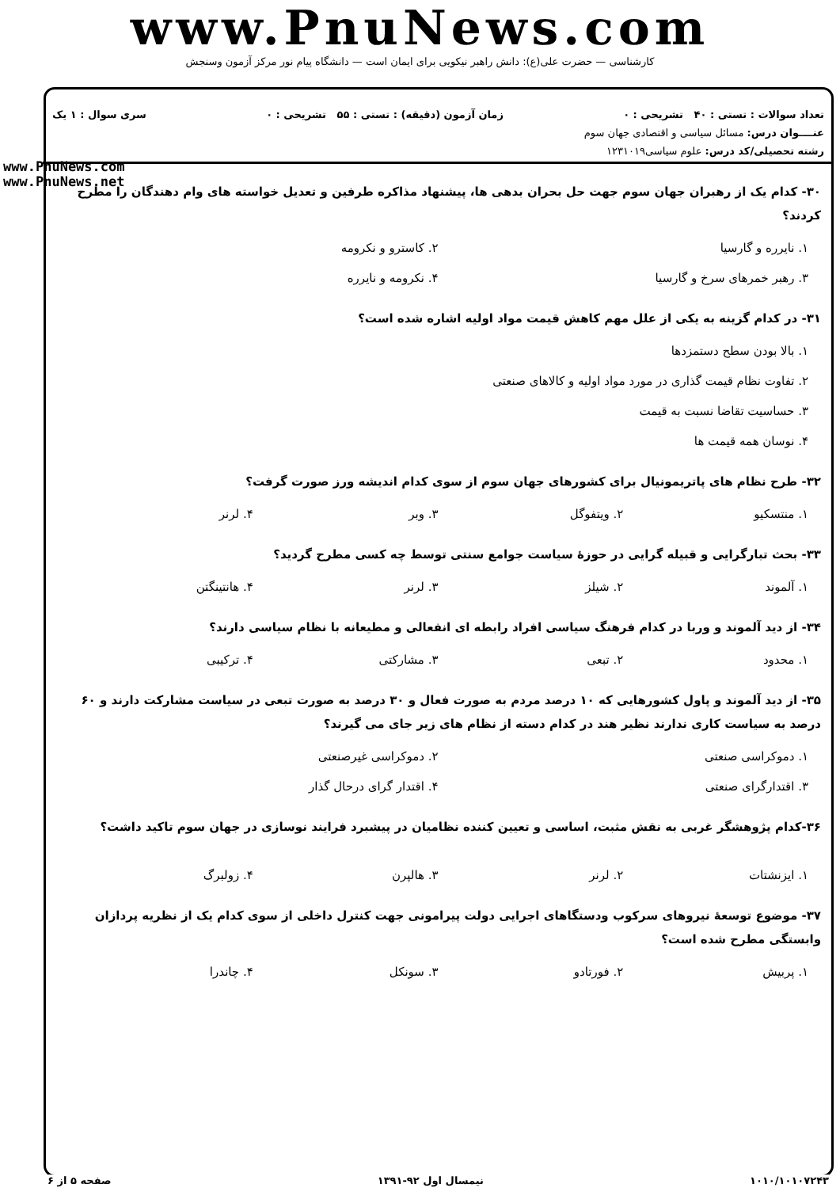www.PnuNews.com
کارشناسی — حضرت علی(ع): دانش راهبر نیکویی برای ایمان است — دانشگاه پیام نور مرکز آزمون وسنجش
تعداد سوالات : تستی : ۴۰ تشریحی : ۰ زمان آزمون (دقیقه) : تستی : ۵۵ تشریحی : ۰ سری سوال : ۱ یک
عنــــوان درس: مسائل سیاسی و اقتصادی جهان سوم
رشته تحصیلی/کد درس: علوم سیاسی۱۲۳۱۰۱۹
www.PnuNews.com
www.PnuNews.net
۳۰- کدام یک از رهبران جهان سوم جهت حل بحران بدهی ها، پیشنهاد مذاکره طرفین و تعدیل خواسته های وام دهندگان را مطرح کردند؟
۱. نایرره و گارسیا ۲. کاسترو و نکرومه
۳. رهبر خمرهای سرخ و گارسیا ۴. نکرومه و نایرره
۳۱- در کدام گزینه به یکی از علل مهم کاهش قیمت مواد اولیه اشاره شده است؟
۱. بالا بودن سطح دستمزدها
۲. تفاوت نظام قیمت گذاری در مورد مواد اولیه و کالاهای صنعتی
۳. حساسیت تقاضا نسبت به قیمت
۴. نوسان همه قیمت ها
۳۲- طرح نظام های پاتریمونیال برای کشورهای جهان سوم از سوی کدام اندیشه ورز صورت گرفت؟
۱. منتسکیو ۲. ویتفوگل ۳. وبر ۴. لرنر
۳۳- بحث تبارگرایی و قبیله گرایی در حوزهٔ سیاست جوامع سنتی توسط چه کسی مطرح گردید؟
۱. آلموند ۲. شیلز ۳. لرنر ۴. هانتینگتن
۳۴- از دید آلموند و وربا در کدام فرهنگ سیاسی افراد رابطه ای انفعالی و مطیعانه با نظام سیاسی دارند؟
۱. محدود ۲. تبعی ۳. مشارکتی ۴. ترکیبی
۳۵- از دید آلموند و پاول کشورهایی که ۱۰ درصد مردم به صورت فعال و ۳۰ درصد به صورت تبعی در سیاست مشارکت دارند و ۶۰ درصد به سیاست کاری ندارند نظیر هند در کدام دسته از نظام های زیر جای می گیرند؟
۱. دموکراسی صنعتی ۲. دموکراسی غیرصنعتی
۳. اقتدارگرای صنعتی ۴. اقتدار گرای درحال گذار
۳۶-کدام پژوهشگر غربی به نقش مثبت، اساسی و تعیین کننده نظامیان در پیشبرد فرایند نوسازی در جهان سوم تاکید داشت؟
۱. ایزنشتات ۲. لرنر ۳. هالپرن ۴. زولبرگ
۳۷- موضوع توسعهٔ نیروهای سرکوب ودستگاهای اجرایی دولت پیرامونی جهت کنترل داخلی از سوی کدام یک از نظریه پردازان وابستگی مطرح شده است؟
۱. پربیش ۲. فورتادو ۳. سونکل ۴. چاندرا
۱۰۱۰/۱۰۱۰۷۲۴۳ نیمسال اول ۹۲-۱۳۹۱ صفحه ۵ از ۶